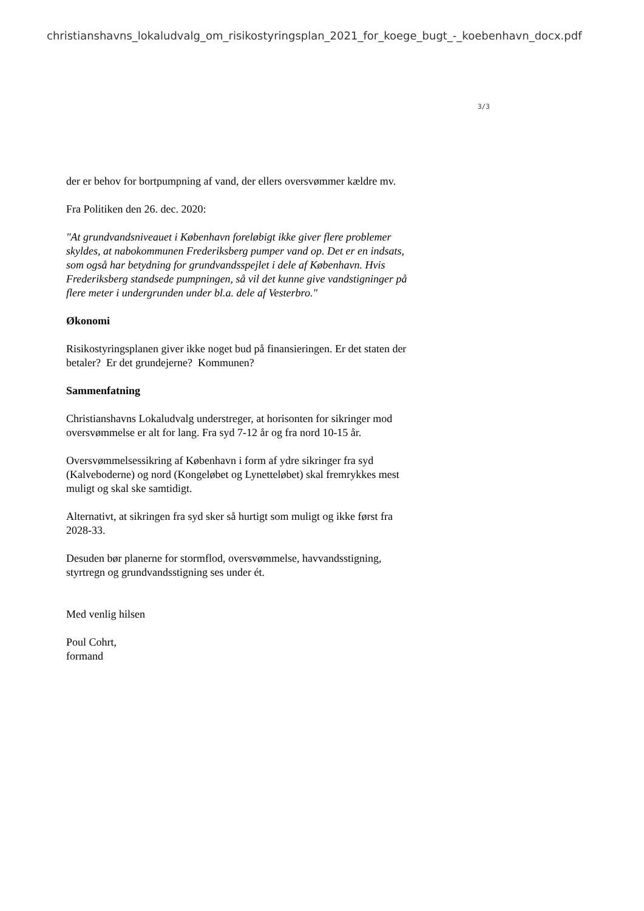christianshavns_lokaludvalg_om_risikostyringsplan_2021_for_koege_bugt_-_koebenhavn_docx.pdf
3/3
der er behov for bortpumpning af vand, der ellers oversvømmer kældre mv.
Fra Politiken den 26. dec. 2020:
"At grundvandsniveauet i København foreløbigt ikke giver flere problemer skyldes, at nabokommunen Frederiksberg pumper vand op. Det er en indsats, som også har betydning for grundvandsspejlet i dele af København. Hvis Frederiksberg standsede pumpningen, så vil det kunne give vandstigninger på flere meter i undergrunden under bl.a. dele af Vesterbro."
Økonomi
Risikostyringsplanen giver ikke noget bud på finansieringen. Er det staten der betaler? Er det grundejerne? Kommunen?
Sammenfatning
Christianshavns Lokaludvalg understreger, at horisonten for sikringer mod oversvømmelse er alt for lang. Fra syd 7-12 år og fra nord 10-15 år.
Oversvømmelsessikring af København i form af ydre sikringer fra syd (Kalveboderne) og nord (Kongeløbet og Lynetteløbet) skal fremrykkes mest muligt og skal ske samtidigt.
Alternativt, at sikringen fra syd sker så hurtigt som muligt og ikke først fra 2028-33.
Desuden bør planerne for stormflod, oversvømmelse, havvandsstigning, styrtregn og grundvandsstigning ses under ét.
Med venlig hilsen
Poul Cohrt,
formand